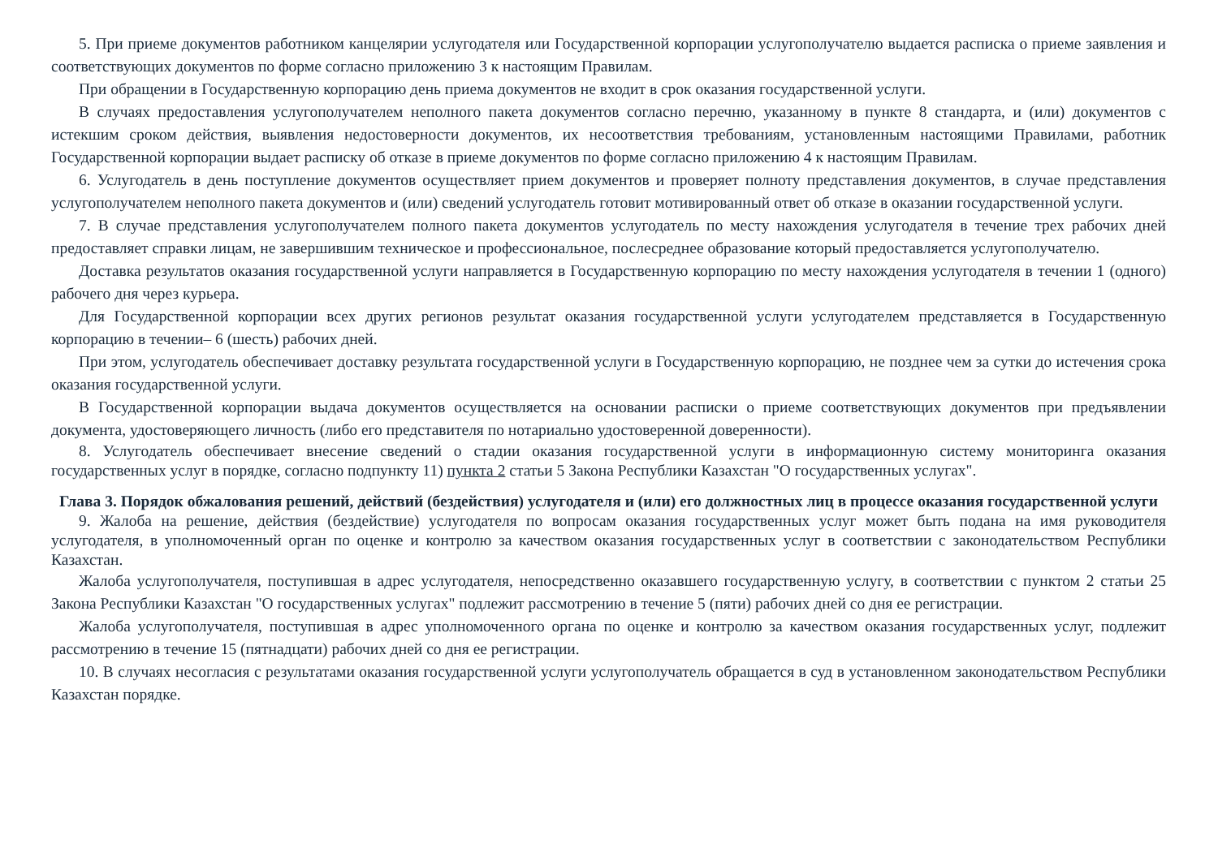5. При приеме документов работником канцелярии услугодателя или Государственной корпорации услугополучателю выдается расписка о приеме заявления и соответствующих документов по форме согласно приложению 3 к настоящим Правилам.
При обращении в Государственную корпорацию день приема документов не входит в срок оказания государственной услуги.
В случаях предоставления услугополучателем неполного пакета документов согласно перечню, указанному в пункте 8 стандарта, и (или) документов с истекшим сроком действия, выявления недостоверности документов, их несоответствия требованиям, установленным настоящими Правилами, работник Государственной корпорации выдает расписку об отказе в приеме документов по форме согласно приложению 4 к настоящим Правилам.
6. Услугодатель в день поступление документов осуществляет прием документов и проверяет полноту представления документов, в случае представления услугополучателем неполного пакета документов и (или) сведений услугодатель готовит мотивированный ответ об отказе в оказании государственной услуги.
7. В случае представления услугополучателем полного пакета документов услугодатель по месту нахождения услугодателя в течение трех рабочих дней предоставляет справки лицам, не завершившим техническое и профессиональное, послесреднее образование который предоставляется услугополучателю.
Доставка результатов оказания государственной услуги направляется в Государственную корпорацию по месту нахождения услугодателя в течении 1 (одного) рабочего дня через курьера.
Для Государственной корпорации всех других регионов результат оказания государственной услуги услугодателем представляется в Государственную корпорацию в течении– 6 (шесть) рабочих дней.
При этом, услугодатель обеспечивает доставку результата государственной услуги в Государственную корпорацию, не позднее чем за сутки до истечения срока оказания государственной услуги.
В Государственной корпорации выдача документов осуществляется на основании расписки о приеме соответствующих документов при предъявлении документа, удостоверяющего личность (либо его представителя по нотариально удостоверенной доверенности).
8. Услугодатель обеспечивает внесение сведений о стадии оказания государственной услуги в информационную систему мониторинга оказания государственных услуг в порядке, согласно подпункту 11) пункта 2 статьи 5 Закона Республики Казахстан "О государственных услугах".
Глава 3. Порядок обжалования решений, действий (бездействия) услугодателя и (или) его должностных лиц в процессе оказания государственной услуги
9. Жалоба на решение, действия (бездействие) услугодателя по вопросам оказания государственных услуг может быть подана на имя руководителя услугодателя, в уполномоченный орган по оценке и контролю за качеством оказания государственных услуг в соответствии с законодательством Республики Казахстан.
Жалоба услугополучателя, поступившая в адрес услугодателя, непосредственно оказавшего государственную услугу, в соответствии с пунктом 2 статьи 25 Закона Республики Казахстан "О государственных услугах" подлежит рассмотрению в течение 5 (пяти) рабочих дней со дня ее регистрации.
Жалоба услугополучателя, поступившая в адрес уполномоченного органа по оценке и контролю за качеством оказания государственных услуг, подлежит рассмотрению в течение 15 (пятнадцати) рабочих дней со дня ее регистрации.
10. В случаях несогласия с результатами оказания государственной услуги услугополучатель обращается в суд в установленном законодательством Республики Казахстан порядке.